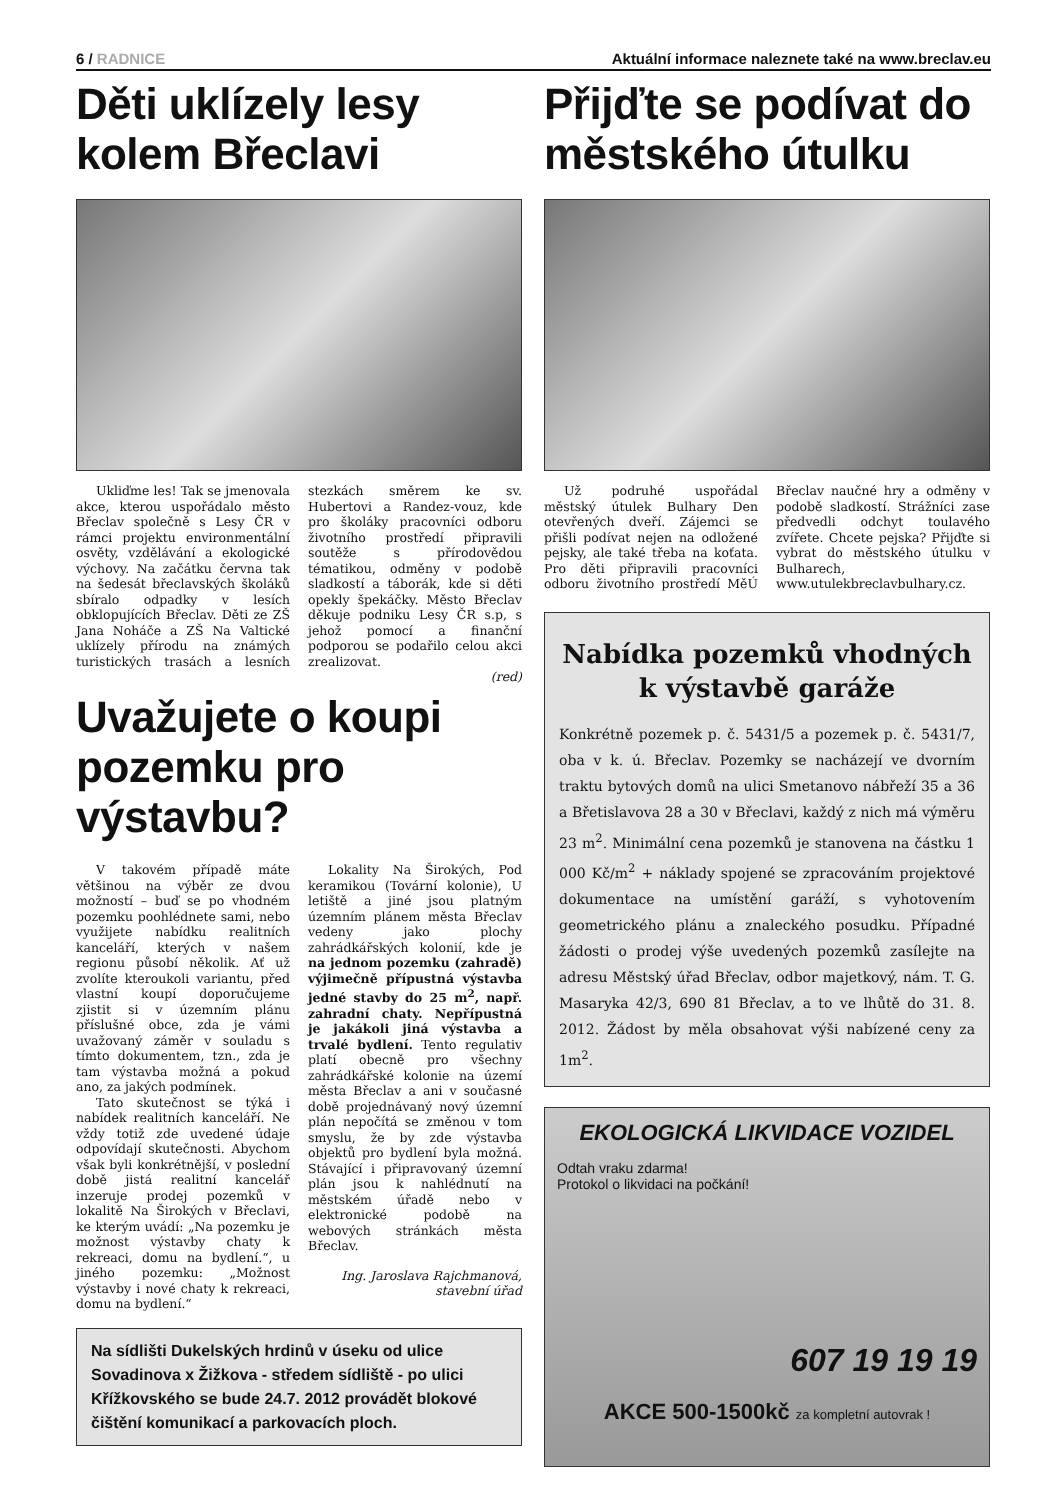6 / RADNICE Aktuální informace naleznete také na www.breclav.eu
Děti uklízely lesy kolem Břeclavi
Ukliďme les! Tak se jmenovala akce, kterou uspořádalo město Břeclav společně s Lesy ČR v rámci projektu environmentální osvěty, vzdělávání a ekologické výchovy. Na začátku června tak na šedesát břeclavských školáků sbíralo odpadky v lesích obklopujících Břeclav. Děti ze ZŠ Jana Noháče a ZŠ Na Valtické uklízely přírodu na známých turistických trasách a lesních stezkách směrem ke sv. Hubertovi a Randez-vouz, kde pro školáky pracovníci odboru životního prostředí připravili soutěže s přírodovědou tématikou, odměny v podobě sladkostí a táborák, kde si děti opekly špekáčky. Město Břeclav děkuje podniku Lesy ČR s.p, s jehož pomocí a finanční podporou se podařilo celou akci zrealizovat.
(red)
Uvažujete o koupi pozemku pro výstavbu?
V takovém případě máte většinou na výběr ze dvou možností – buď se po vhodném pozemku poohlédnete sami, nebo využijete nabídku realitních kanceláří, kterých v našem regionu působí několik. Ať už zvolíte kteroukoli variantu, před vlastní koupí doporučujeme zjistit si v územním plánu příslušné obce, zda je vámi uvažovaný záměr v souladu s tímto dokumentem, tzn., zda je tam výstavba možná a pokud ano, za jakých podmínek.
Tato skutečnost se týká i nabídek realitních kanceláří. Ne vždy totiž zde uvedené údaje odpovídají skutečnosti. Abychom však byli konkrétnější, v poslední době jistá realitní kancelář inzeruje prodej pozemků v lokalitě Na Širokých v Břeclavi, ke kterým uvádí: „Na pozemku je možnost výstavby chaty k rekreaci, domu na bydlení.“, u jiného pozemku: „Možnost výstavby i nové chaty k rekreaci, domu na bydlení.“
Lokality Na Širokých, Pod keramikou (Tovární kolonie), U letiště a jiné jsou platným územním plánem města Břeclav vedeny jako plochy zahrádkářských kolonií, kde je na jednom pozemku (zahradě) výjimečně přípustná výstavba jedné stavby do 25 m<sup>2</sup>, např. zahradní chaty. Nepřípustná je jakákoli jiná výstavba a trvalé bydlení. Tento regulativ platí obecně pro všechny zahrádkářské kolonie na území města Břeclav a ani v současné době projednávaný nový územní plán nepočítá se změnou v tom smyslu, že by zde výstavba objektů pro bydlení byla možná. Stávající i připravovaný územní plán jsou k nahlédnutí na městském úřadě nebo v elektronické podobě na webových stránkách města Břeclav.
Ing. Jaroslava Rajchmanová, stavební úřad
Na sídlišti Dukelských hrdinů v úseku od ulice Sovadinova x Žižkova - středem sídliště - po ulici Křížkovského se bude 24.7. 2012 provádět blokové čištění komunikací a parkovacích ploch.
Přijďte se podívat do městského útulku
Už podruhé uspořádal městský útulek Bulhary Den otevřených dveří. Zájemci se přišli podívat nejen na odložené pejsky, ale také třeba na koťata. Pro děti připravili pracovníci odboru životního prostředí MěÚ Břeclav naučné hry a odměny v podobě sladkostí. Strážníci zase předvedli odchyt toulavého zvířete. Chcete pejska? Přijďte si vybrat do městského útulku v Bulharech, www.utulekbreclavbulhary.cz.
Nabídka pozemků vhodných k výstavbě garáže
Konkrétně pozemek p. č. 5431/5 a pozemek p. č. 5431/7, oba v k. ú. Břeclav. Pozemky se nacházejí ve dvorním traktu bytových domů na ulici Smetanovo nábřeží 35 a 36 a Břetislavova 28 a 30 v Břeclavi, každý z nich má výměru 23 m<sup>2</sup>. Minimální cena pozemků je stanovena na částku 1 000 Kč/m<sup>2</sup> + náklady spojené se zpracováním projektové dokumentace na umístění garáží, s vyhotovením geometrického plánu a znaleckého posudku. Případné žádosti o prodej výše uvedených pozemků zasílejte na adresu Městský úřad Břeclav, odbor majetkový, nám. T. G. Masaryka 42/3, 690 81 Břeclav, a to ve lhůtě do 31. 8. 2012. Žádost by měla obsahovat výši nabízené ceny za 1m<sup>2</sup>.
EKOLOGICKÁ LIKVIDACE VOZIDEL
Odtah vraku zdarma!
Protokol o likvidaci na počkání!
607 19 19 19
AKCE 500-1500kč za kompletní autovrak !